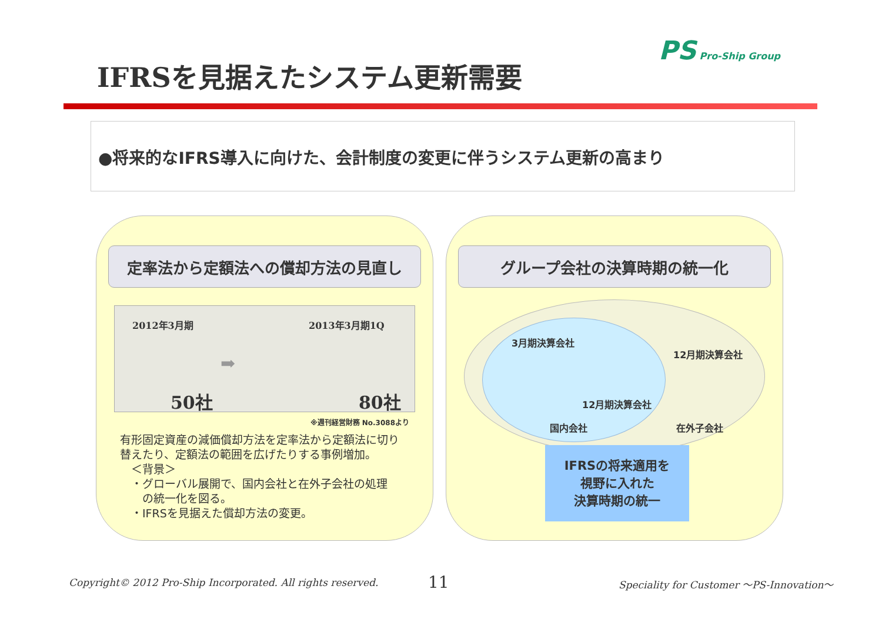PS Pro-Ship Group
IFRSを見据えたシステム更新需要
●将来的なIFRS導入に向けた、会計制度の変更に伴うシステム更新の高まり
定率法から定額法への償却方法の見直し
2012年3月期 2013年3月期1Q
➡
50社 80社
※週刊経営財務 No.3088より
有形固定資産の減価償却方法を定率法から定額法に切り替えたり、定額法の範囲を広げたりする事例増加。
　＜背景＞
　・グローバル展開で、国内会社と在外子会社の処理
　　の統一化を図る。
　・IFRSを見据えた償却方法の変更。
グループ会社の決算時期の統一化
3月期決算会社
12月期決算会社
国内会社
12月期決算会社
在外子会社
IFRSの将来適用を
視野に入れた
決算時期の統一
Copyright© 2012 Pro-Ship Incorporated. All rights reserved.
11
Speciality for Customer ～PS-Innovation～